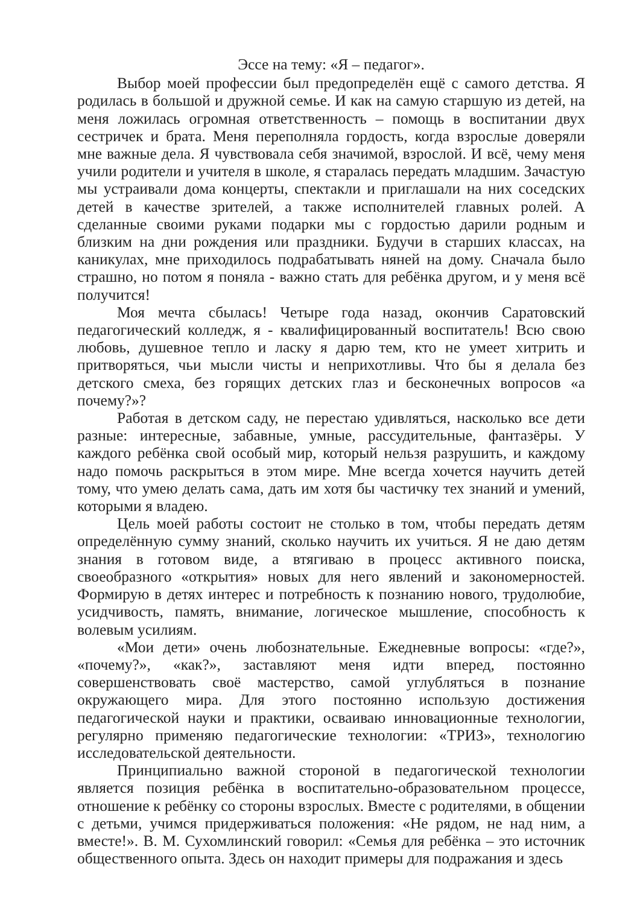Эссе на тему: «Я – педагог».
Выбор моей профессии был предопределён ещё с самого детства. Я родилась в большой и дружной семье. И как на самую старшую из детей, на меня ложилась огромная ответственность – помощь в воспитании двух сестричек и брата. Меня переполняла гордость, когда взрослые доверяли мне важные дела. Я чувствовала себя значимой, взрослой. И всё, чему меня учили родители и учителя в школе, я старалась передать младшим. Зачастую мы устраивали дома концерты, спектакли и приглашали на них соседских детей в качестве зрителей, а также исполнителей главных ролей. А сделанные своими руками подарки мы с гордостью дарили родным и близким на дни рождения или праздники. Будучи в старших классах, на каникулах, мне приходилось подрабатывать няней на дому. Сначала было страшно, но потом я поняла - важно стать для ребёнка другом, и у меня всё получится!
Моя мечта сбылась! Четыре года назад, окончив Саратовский педагогический колледж, я - квалифицированный воспитатель! Всю свою любовь, душевное тепло и ласку я дарю тем, кто не умеет хитрить и притворяться, чьи мысли чисты и неприхотливы. Что бы я делала без детского смеха, без горящих детских глаз и бесконечных вопросов «а почему?»?
Работая в детском саду, не перестаю удивляться, насколько все дети разные: интересные, забавные, умные, рассудительные, фантазёры. У каждого ребёнка свой особый мир, который нельзя разрушить, и каждому надо помочь раскрыться в этом мире. Мне всегда хочется научить детей тому, что умею делать сама, дать им хотя бы частичку тех знаний и умений, которыми я владею.
Цель моей работы состоит не столько в том, чтобы передать детям определённую сумму знаний, сколько научить их учиться. Я не даю детям знания в готовом виде, а втягиваю в процесс активного поиска, своеобразного «открытия» новых для него явлений и закономерностей. Формирую в детях интерес и потребность к познанию нового, трудолюбие, усидчивость, память, внимание, логическое мышление, способность к волевым усилиям.
«Мои дети» очень любознательные. Ежедневные вопросы: «где?», «почему?», «как?», заставляют меня идти вперед, постоянно совершенствовать своё мастерство, самой углубляться в познание окружающего мира. Для этого постоянно использую достижения педагогической науки и практики, осваиваю инновационные технологии, регулярно применяю педагогические технологии: «ТРИЗ», технологию исследовательской деятельности.
Принципиально важной стороной в педагогической технологии является позиция ребёнка в воспитательно-образовательном процессе, отношение к ребёнку со стороны взрослых. Вместе с родителями, в общении с детьми, учимся придерживаться положения: «Не рядом, не над ним, а вместе!». В. М. Сухомлинский говорил: «Семья для ребёнка – это источник общественного опыта. Здесь он находит примеры для подражания и здесь